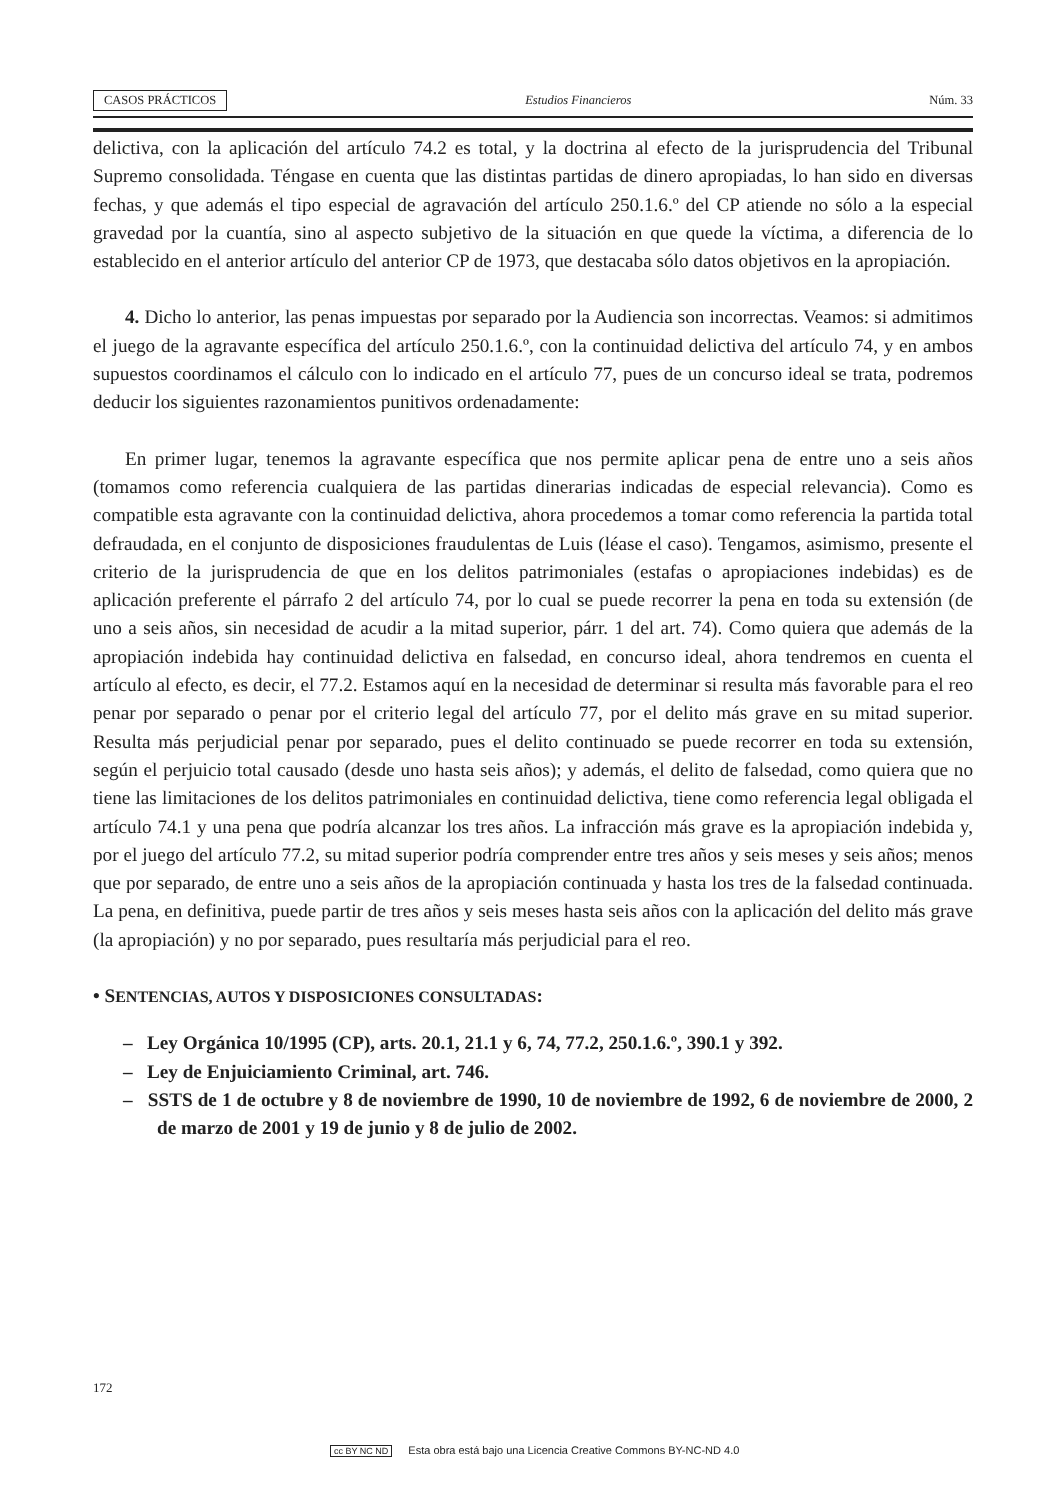CASOS PRÁCTICOS Estudios Financieros Núm. 33
delictiva, con la aplicación del artículo 74.2 es total, y la doctrina al efecto de la jurisprudencia del Tribunal Supremo consolidada. Téngase en cuenta que las distintas partidas de dinero apropiadas, lo han sido en diversas fechas, y que además el tipo especial de agravación del artículo 250.1.6.º del CP atiende no sólo a la especial gravedad por la cuantía, sino al aspecto subjetivo de la situación en que quede la víctima, a diferencia de lo establecido en el anterior artículo del anterior CP de 1973, que destacaba sólo datos objetivos en la apropiación.
4. Dicho lo anterior, las penas impuestas por separado por la Audiencia son incorrectas. Veamos: si admitimos el juego de la agravante específica del artículo 250.1.6.º, con la continuidad delictiva del artículo 74, y en ambos supuestos coordinamos el cálculo con lo indicado en el artículo 77, pues de un concurso ideal se trata, podremos deducir los siguientes razonamientos punitivos ordenadamente:
En primer lugar, tenemos la agravante específica que nos permite aplicar pena de entre uno a seis años (tomamos como referencia cualquiera de las partidas dinerarias indicadas de especial relevancia). Como es compatible esta agravante con la continuidad delictiva, ahora procedemos a tomar como referencia la partida total defraudada, en el conjunto de disposiciones fraudulentas de Luis (léase el caso). Tengamos, asimismo, presente el criterio de la jurisprudencia de que en los delitos patrimoniales (estafas o apropiaciones indebidas) es de aplicación preferente el párrafo 2 del artículo 74, por lo cual se puede recorrer la pena en toda su extensión (de uno a seis años, sin necesidad de acudir a la mitad superior, párr. 1 del art. 74). Como quiera que además de la apropiación indebida hay continuidad delictiva en falsedad, en concurso ideal, ahora tendremos en cuenta el artículo al efecto, es decir, el 77.2. Estamos aquí en la necesidad de determinar si resulta más favorable para el reo penar por separado o penar por el criterio legal del artículo 77, por el delito más grave en su mitad superior. Resulta más perjudicial penar por separado, pues el delito continuado se puede recorrer en toda su extensión, según el perjuicio total causado (desde uno hasta seis años); y además, el delito de falsedad, como quiera que no tiene las limitaciones de los delitos patrimoniales en continuidad delictiva, tiene como referencia legal obligada el artículo 74.1 y una pena que podría alcanzar los tres años. La infracción más grave es la apropiación indebida y, por el juego del artículo 77.2, su mitad superior podría comprender entre tres años y seis meses y seis años; menos que por separado, de entre uno a seis años de la apropiación continuada y hasta los tres de la falsedad continuada. La pena, en definitiva, puede partir de tres años y seis meses hasta seis años con la aplicación del delito más grave (la apropiación) y no por separado, pues resultaría más perjudicial para el reo.
• SENTENCIAS, AUTOS Y DISPOSICIONES CONSULTADAS:
– Ley Orgánica 10/1995 (CP), arts. 20.1, 21.1 y 6, 74, 77.2, 250.1.6.º, 390.1 y 392.
– Ley de Enjuiciamiento Criminal, art. 746.
– SSTS de 1 de octubre y 8 de noviembre de 1990, 10 de noviembre de 1992, 6 de noviembre de 2000, 2 de marzo de 2001 y 19 de junio y 8 de julio de 2002.
172
cc BY NC ND Esta obra está bajo una Licencia Creative Commons BY-NC-ND 4.0